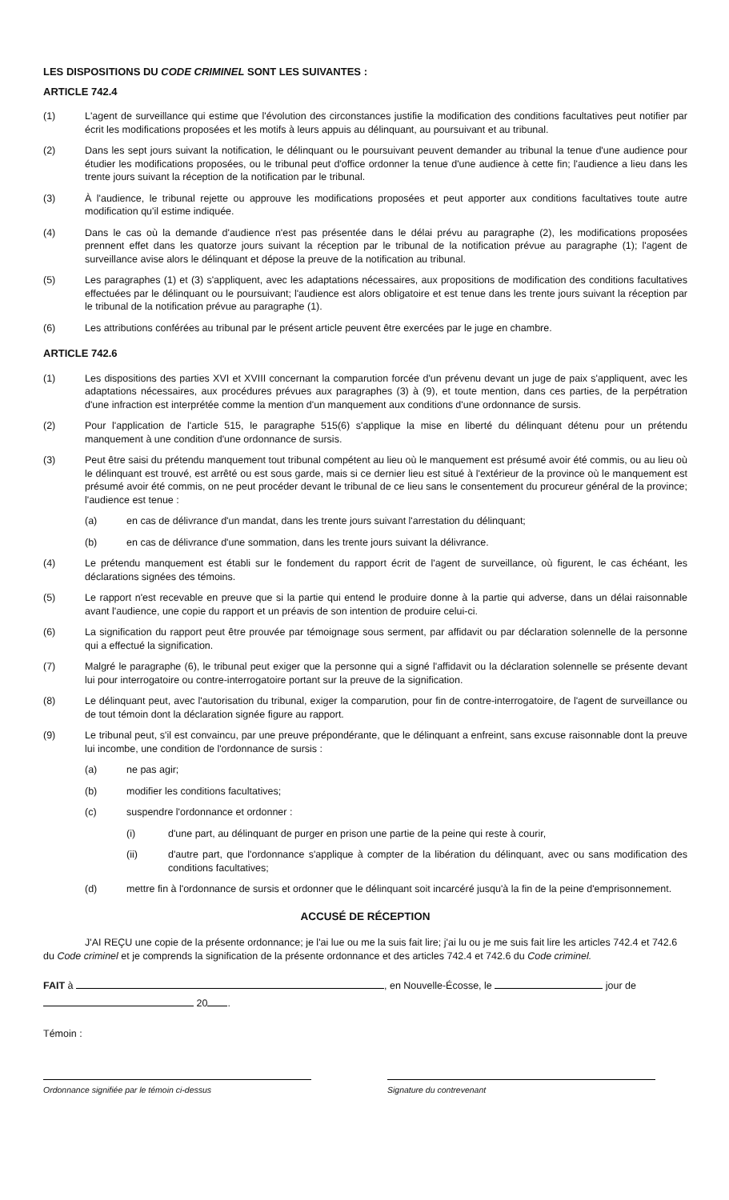LES DISPOSITIONS DU CODE CRIMINEL SONT LES SUIVANTES :
ARTICLE 742.4
(1) L'agent de surveillance qui estime que l'évolution des circonstances justifie la modification des conditions facultatives peut notifier par écrit les modifications proposées et les motifs à leurs appuis au délinquant, au poursuivant et au tribunal.
(2) Dans les sept jours suivant la notification, le délinquant ou le poursuivant peuvent demander au tribunal la tenue d'une audience pour étudier les modifications proposées, ou le tribunal peut d'office ordonner la tenue d'une audience à cette fin; l'audience a lieu dans les trente jours suivant la réception de la notification par le tribunal.
(3) À l'audience, le tribunal rejette ou approuve les modifications proposées et peut apporter aux conditions facultatives toute autre modification qu'il estime indiquée.
(4) Dans le cas où la demande d'audience n'est pas présentée dans le délai prévu au paragraphe (2), les modifications proposées prennent effet dans les quatorze jours suivant la réception par le tribunal de la notification prévue au paragraphe (1); l'agent de surveillance avise alors le délinquant et dépose la preuve de la notification au tribunal.
(5) Les paragraphes (1) et (3) s'appliquent, avec les adaptations nécessaires, aux propositions de modification des conditions facultatives effectuées par le délinquant ou le poursuivant; l'audience est alors obligatoire et est tenue dans les trente jours suivant la réception par le tribunal de la notification prévue au paragraphe (1).
(6) Les attributions conférées au tribunal par le présent article peuvent être exercées par le juge en chambre.
ARTICLE 742.6
(1) Les dispositions des parties XVI et XVIII concernant la comparution forcée d'un prévenu devant un juge de paix s'appliquent, avec les adaptations nécessaires, aux procédures prévues aux paragraphes (3) à (9), et toute mention, dans ces parties, de la perpétration d'une infraction est interprétée comme la mention d'un manquement aux conditions d'une ordonnance de sursis.
(2) Pour l'application de l'article 515, le paragraphe 515(6) s'applique la mise en liberté du délinquant détenu pour un prétendu manquement à une condition d'une ordonnance de sursis.
(3) Peut être saisi du prétendu manquement tout tribunal compétent au lieu où le manquement est présumé avoir été commis, ou au lieu où le délinquant est trouvé, est arrêté ou est sous garde, mais si ce dernier lieu est situé à l'extérieur de la province où le manquement est présumé avoir été commis, on ne peut procéder devant le tribunal de ce lieu sans le consentement du procureur général de la province; l'audience est tenue :
(a) en cas de délivrance d'un mandat, dans les trente jours suivant l'arrestation du délinquant;
(b) en cas de délivrance d'une sommation, dans les trente jours suivant la délivrance.
(4) Le prétendu manquement est établi sur le fondement du rapport écrit de l'agent de surveillance, où figurent, le cas échéant, les déclarations signées des témoins.
(5) Le rapport n'est recevable en preuve que si la partie qui entend le produire donne à la partie qui adverse, dans un délai raisonnable avant l'audience, une copie du rapport et un préavis de son intention de produire celui-ci.
(6) La signification du rapport peut être prouvée par témoignage sous serment, par affidavit ou par déclaration solennelle de la personne qui a effectué la signification.
(7) Malgré le paragraphe (6), le tribunal peut exiger que la personne qui a signé l'affidavit ou la déclaration solennelle se présente devant lui pour interrogatoire ou contre-interrogatoire portant sur la preuve de la signification.
(8) Le délinquant peut, avec l'autorisation du tribunal, exiger la comparution, pour fin de contre-interrogatoire, de l'agent de surveillance ou de tout témoin dont la déclaration signée figure au rapport.
(9) Le tribunal peut, s'il est convaincu, par une preuve prépondérante, que le délinquant a enfreint, sans excuse raisonnable dont la preuve lui incombe, une condition de l'ordonnance de sursis :
(a) ne pas agir;
(b) modifier les conditions facultatives;
(c) suspendre l'ordonnance et ordonner :
(i) d'une part, au délinquant de purger en prison une partie de la peine qui reste à courir,
(ii) d'autre part, que l'ordonnance s'applique à compter de la libération du délinquant, avec ou sans modification des conditions facultatives;
(d) mettre fin à l'ordonnance de sursis et ordonner que le délinquant soit incarcéré jusqu'à la fin de la peine d'emprisonnement.
ACCUSÉ DE RÉCEPTION
J'AI REÇU une copie de la présente ordonnance; je l'ai lue ou me la suis fait lire; j'ai lu ou je me suis fait lire les articles 742.4 et 742.6 du Code criminel et je comprends la signification de la présente ordonnance et des articles 742.4 et 742.6 du Code criminel.
FAIT à , en Nouvelle-Écosse, le jour de
20 .
Témoin :
Ordonnance signifiée par le témoin ci-dessus Signature du contrevenant